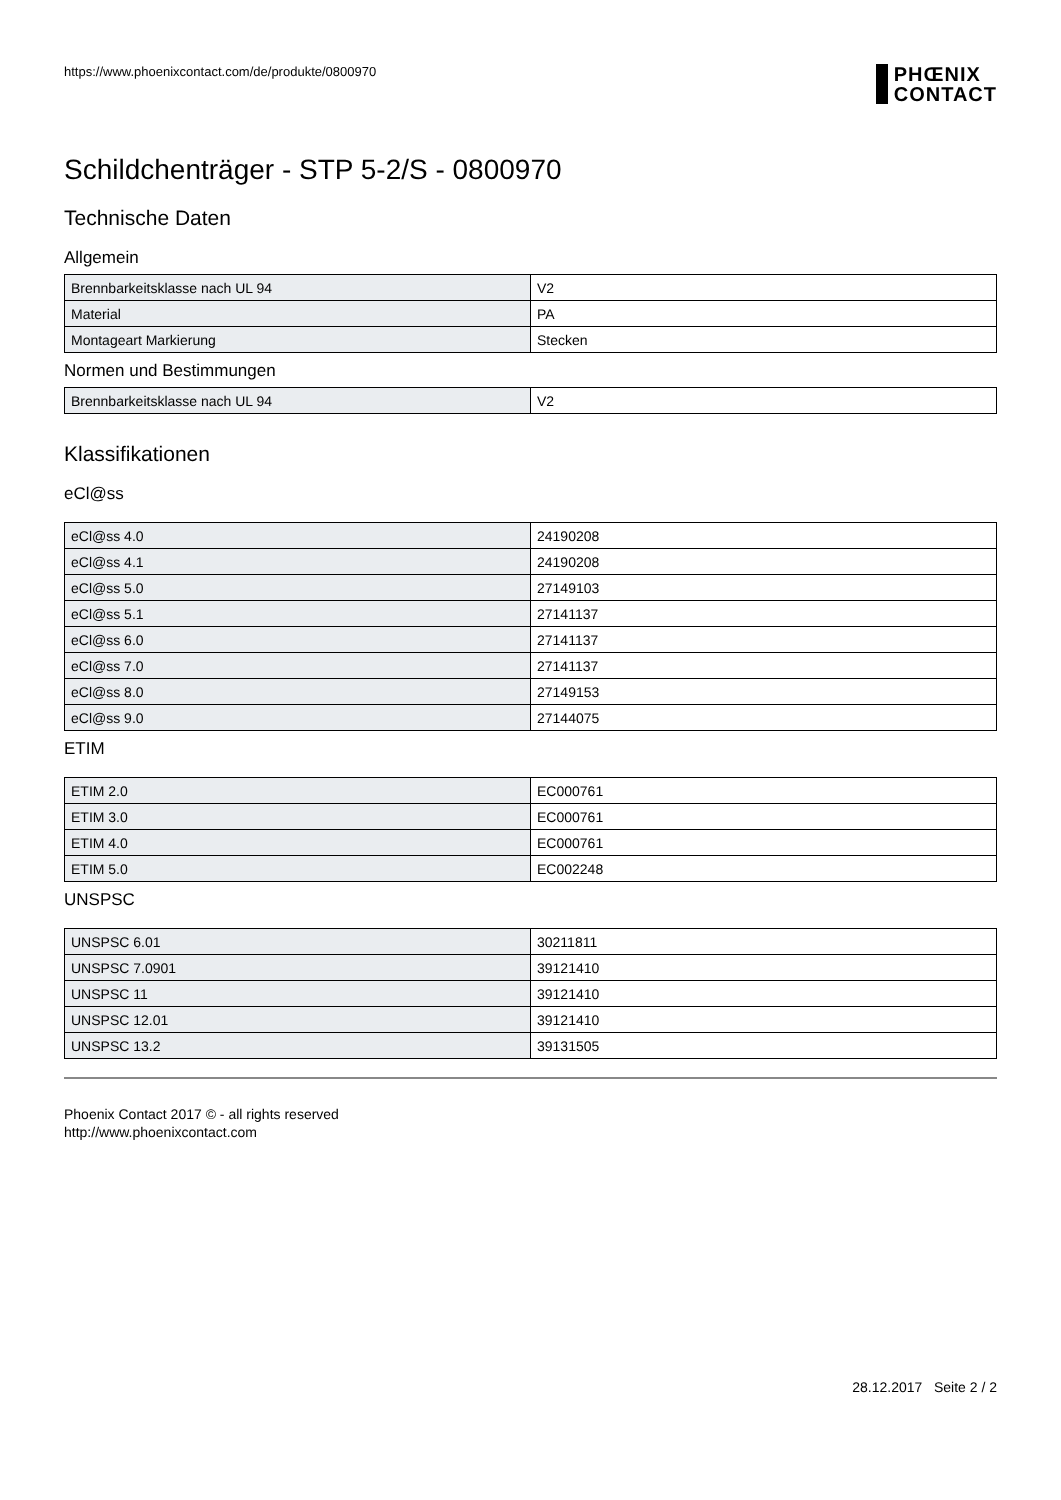https://www.phoenixcontact.com/de/produkte/0800970
PHŒNIX
CONTACT
Schildchenträger - STP 5-2/S - 0800970
Technische Daten
Allgemein
| Brennbarkeitsklasse nach UL 94 | V2 |
| Material | PA |
| Montageart Markierung | Stecken |
Normen und Bestimmungen
| Brennbarkeitsklasse nach UL 94 | V2 |
Klassifikationen
eCl@ss
| eCl@ss 4.0 | 24190208 |
| eCl@ss 4.1 | 24190208 |
| eCl@ss 5.0 | 27149103 |
| eCl@ss 5.1 | 27141137 |
| eCl@ss 6.0 | 27141137 |
| eCl@ss 7.0 | 27141137 |
| eCl@ss 8.0 | 27149153 |
| eCl@ss 9.0 | 27144075 |
ETIM
| ETIM 2.0 | EC000761 |
| ETIM 3.0 | EC000761 |
| ETIM 4.0 | EC000761 |
| ETIM 5.0 | EC002248 |
UNSPSC
| UNSPSC 6.01 | 30211811 |
| UNSPSC 7.0901 | 39121410 |
| UNSPSC 11 | 39121410 |
| UNSPSC 12.01 | 39121410 |
| UNSPSC 13.2 | 39131505 |
Phoenix Contact 2017 © - all rights reserved
http://www.phoenixcontact.com
28.12.2017 Seite 2 / 2